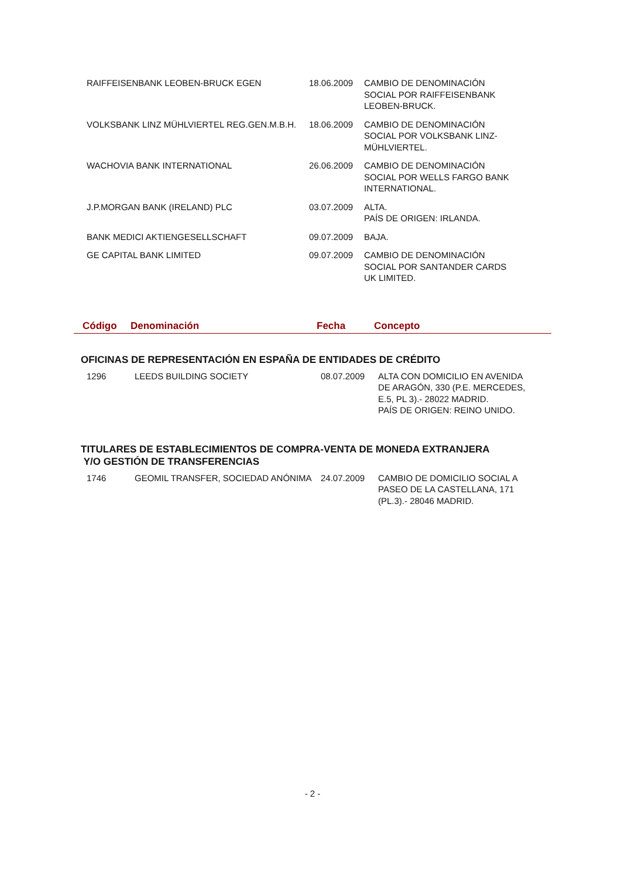| RAIFFEISENBANK LEOBEN-BRUCK EGEN | 18.06.2009 | CAMBIO DE DENOMINACIÓN SOCIAL POR RAIFFEISENBANK LEOBEN-BRUCK. |
| VOLKSBANK LINZ MÜHLVIERTEL REG.GEN.M.B.H. | 18.06.2009 | CAMBIO DE DENOMINACIÓN SOCIAL POR VOLKSBANK LINZ- MÜHLVIERTEL. |
| WACHOVIA BANK INTERNATIONAL | 26.06.2009 | CAMBIO DE DENOMINACIÓN SOCIAL POR WELLS FARGO BANK INTERNATIONAL. |
| J.P.MORGAN BANK (IRELAND) PLC | 03.07.2009 | ALTA. PAÍS DE ORIGEN: IRLANDA. |
| BANK MEDICI AKTIENGESELLSCHAFT | 09.07.2009 | BAJA. |
| GE CAPITAL BANK LIMITED | 09.07.2009 | CAMBIO DE DENOMINACIÓN SOCIAL POR SANTANDER CARDS UK LIMITED. |
Código Denominación Fecha Concepto
OFICINAS DE REPRESENTACIÓN EN ESPAÑA DE ENTIDADES DE CRÉDITO
| 1296 | LEEDS BUILDING SOCIETY | 08.07.2009 | ALTA CON DOMICILIO EN AVENIDA DE ARAGÓN, 330 (P.E. MERCEDES, E.5, PL 3).- 28022 MADRID. PAÍS DE ORIGEN: REINO UNIDO. |
TITULARES DE ESTABLECIMIENTOS DE COMPRA-VENTA DE MONEDA EXTRANJERA
Y/O GESTIÓN DE TRANSFERENCIAS
| 1746 | GEOMIL TRANSFER, SOCIEDAD ANÓNIMA | 24.07.2009 | CAMBIO DE DOMICILIO SOCIAL A PASEO DE LA CASTELLANA, 171 (PL.3).- 28046 MADRID. |
- 2 -